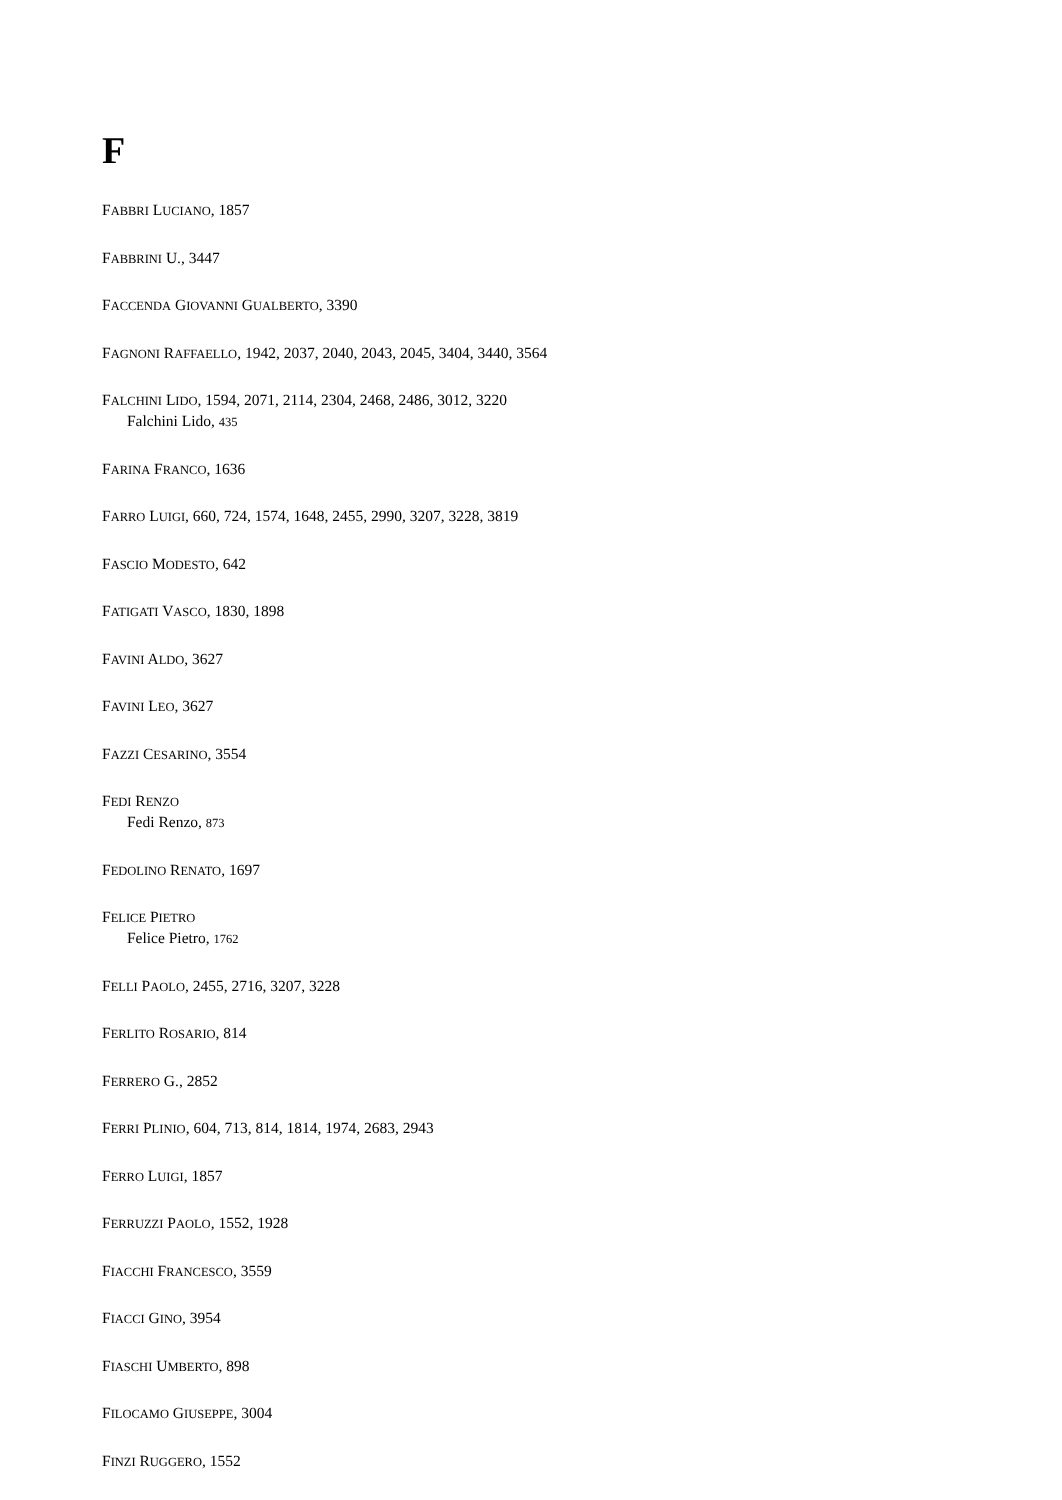F
FABBRI LUCIANO, 1857
FABBRINI U., 3447
FACCENDA GIOVANNI GUALBERTO, 3390
FAGNONI RAFFAELLO, 1942, 2037, 2040, 2043, 2045, 3404, 3440, 3564
FALCHINI LIDO, 1594, 2071, 2114, 2304, 2468, 2486, 3012, 3220
Falchini Lido, 435
FARINA FRANCO, 1636
FARRO LUIGI, 660, 724, 1574, 1648, 2455, 2990, 3207, 3228, 3819
FASCIO MODESTO, 642
FATIGATI VASCO, 1830, 1898
FAVINI ALDO, 3627
FAVINI LEO, 3627
FAZZI CESARINO, 3554
FEDI RENZO
Fedi Renzo, 873
FEDOLINO RENATO, 1697
FELICE PIETRO
Felice Pietro, 1762
FELLI PAOLO, 2455, 2716, 3207, 3228
FERLITO ROSARIO, 814
FERRERO G., 2852
FERRI PLINIO, 604, 713, 814, 1814, 1974, 2683, 2943
FERRO LUIGI, 1857
FERRUZZI PAOLO, 1552, 1928
FIACCHI FRANCESCO, 3559
FIACCI GINO, 3954
FIASCHI UMBERTO, 898
FILOCAMO GIUSEPPE, 3004
FINZI RUGGERO, 1552